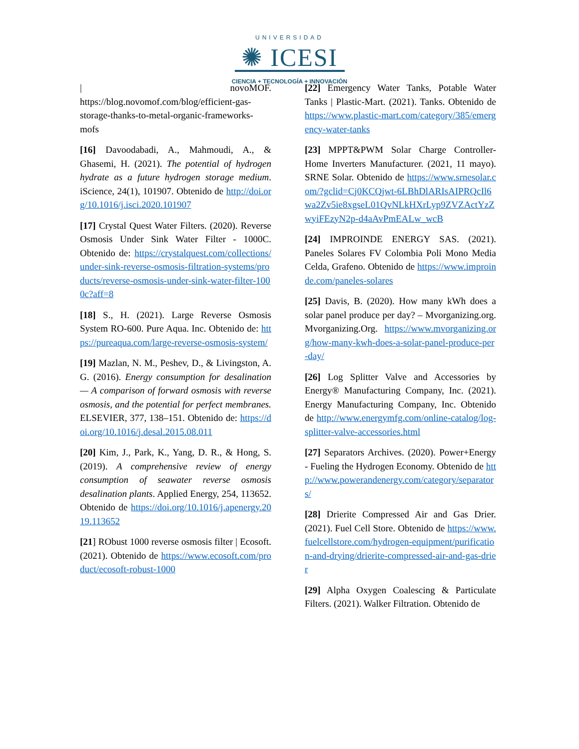UNIVERSIDAD
✺ ICESI
CIENCIA + TECNOLOGÍA + INNOVACIÓN
| novoMOF. https://blog.novomof.com/blog/efficient-gas-storage-thanks-to-metal-organic-frameworks-mofs
[16] Davoodabadi, A., Mahmoudi, A., & Ghasemi, H. (2021). The potential of hydrogen hydrate as a future hydrogen storage medium. iScience, 24(1), 101907. Obtenido de http://doi.org/10.1016/j.isci.2020.101907
[17] Crystal Quest Water Filters. (2020). Reverse Osmosis Under Sink Water Filter - 1000C. Obtenido de: https://crystalquest.com/collections/under-sink-reverse-osmosis-filtration-systems/products/reverse-osmosis-under-sink-water-filter-1000c?aff=8
[18] S., H. (2021). Large Reverse Osmosis System RO-600. Pure Aqua. Inc. Obtenido de: https://pureaqua.com/large-reverse-osmosis-system/
[19] Mazlan, N. M., Peshev, D., & Livingston, A. G. (2016). Energy consumption for desalination — A comparison of forward osmosis with reverse osmosis, and the potential for perfect membranes. ELSEVIER, 377, 138–151. Obtenido de: https://doi.org/10.1016/j.desal.2015.08.011
[20] Kim, J., Park, K., Yang, D. R., & Hong, S. (2019). A comprehensive review of energy consumption of seawater reverse osmosis desalination plants. Applied Energy, 254, 113652. Obtenido de https://doi.org/10.1016/j.apenergy.2019.113652
[21] RObust 1000 reverse osmosis filter | Ecosoft. (2021). Obtenido de https://www.ecosoft.com/product/ecosoft-robust-1000
[22] Emergency Water Tanks, Potable Water Tanks | Plastic-Mart. (2021). Tanks. Obtenido de https://www.plastic-mart.com/category/385/emergency-water-tanks
[23] MPPT&PWM Solar Charge Controller-Home Inverters Manufacturer. (2021, 11 mayo). SRNE Solar. Obtenido de https://www.srnesolar.com/?gclid=Cj0KCQjwt-6LBhDlARIsAIPRQcIl6wa2Zv5ie8xgseL01QvNLkHXrLyp9ZVZActYzZwyiFEzyN2p-d4aAvPmEALw_wcB
[24] IMPROINDE ENERGY SAS. (2021). Paneles Solares FV Colombia Poli Mono Media Celda, Grafeno. Obtenido de https://www.improinde.com/paneles-solares
[25] Davis, B. (2020). How many kWh does a solar panel produce per day? – Mvorganizing.org. Mvorganizing.Org. https://www.mvorganizing.org/how-many-kwh-does-a-solar-panel-produce-per-day/
[26] Log Splitter Valve and Accessories by Energy® Manufacturing Company, Inc. (2021). Energy Manufacturing Company, Inc. Obtenido de http://www.energymfg.com/online-catalog/log-splitter-valve-accessories.html
[27] Separators Archives. (2020). Power+Energy - Fueling the Hydrogen Economy. Obtenido de http://www.powerandenergy.com/category/separators/
[28] Drierite Compressed Air and Gas Drier. (2021). Fuel Cell Store. Obtenido de https://www.fuelcellstore.com/hydrogen-equipment/purification-and-drying/drierite-compressed-air-and-gas-drier
[29] Alpha Oxygen Coalescing & Particulate Filters. (2021). Walker Filtration. Obtenido de